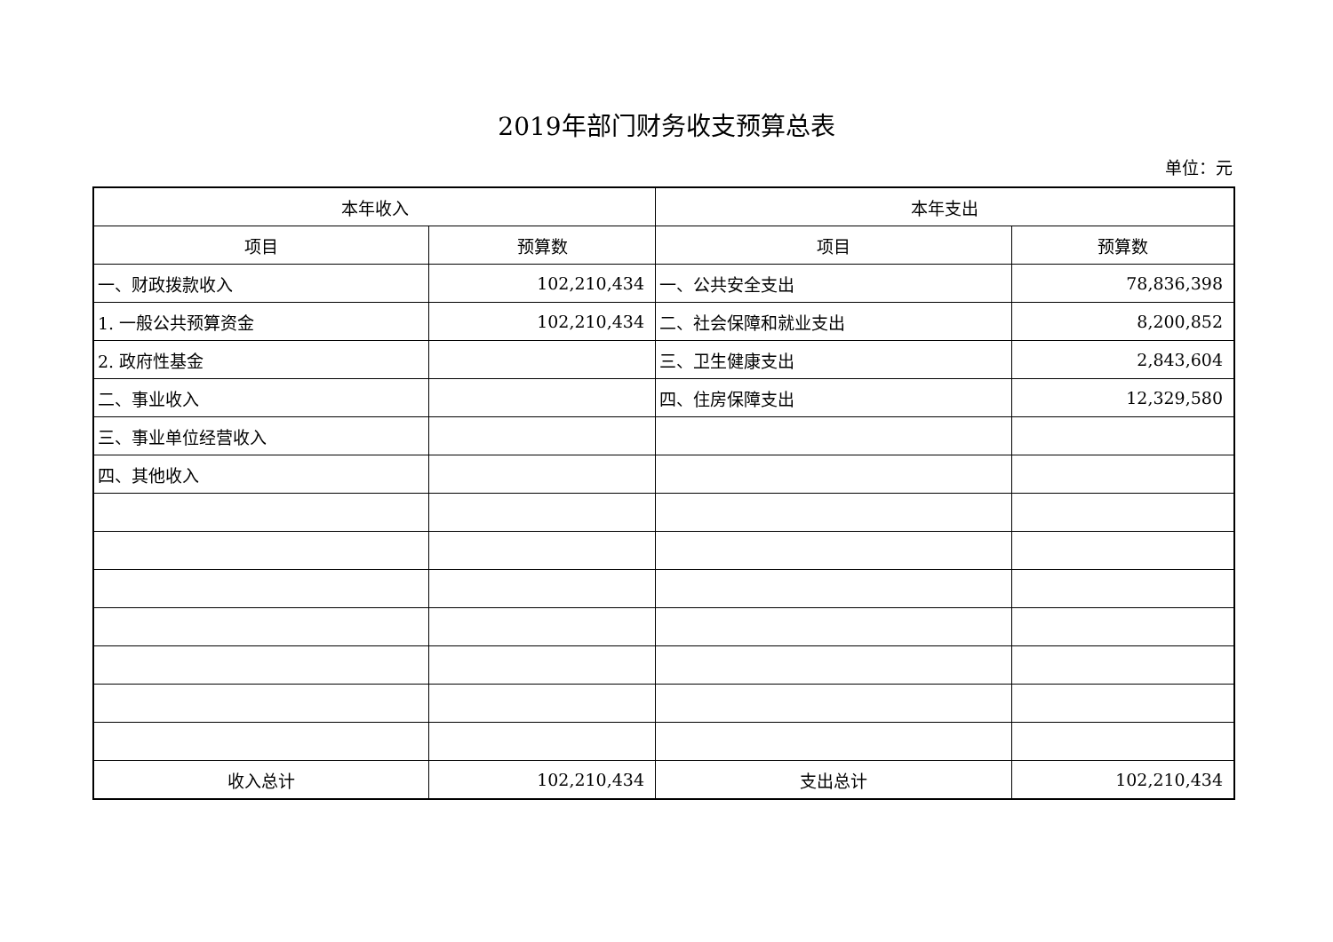2019年部门财务收支预算总表
单位：元
| 本年收入 | | 本年支出 | |
| --- | --- | --- | --- |
| 项目 | 预算数 | 项目 | 预算数 |
| 一、财政拨款收入 | 102,210,434 | 一、公共安全支出 | 78,836,398 |
| 1. 一般公共预算资金 | 102,210,434 | 二、社会保障和就业支出 | 8,200,852 |
| 2. 政府性基金 | | 三、卫生健康支出 | 2,843,604 |
| 二、事业收入 | | 四、住房保障支出 | 12,329,580 |
| 三、事业单位经营收入 | | | |
| 四、其他收入 | | | |
| 收入总计 | 102,210,434 | 支出总计 | 102,210,434 |